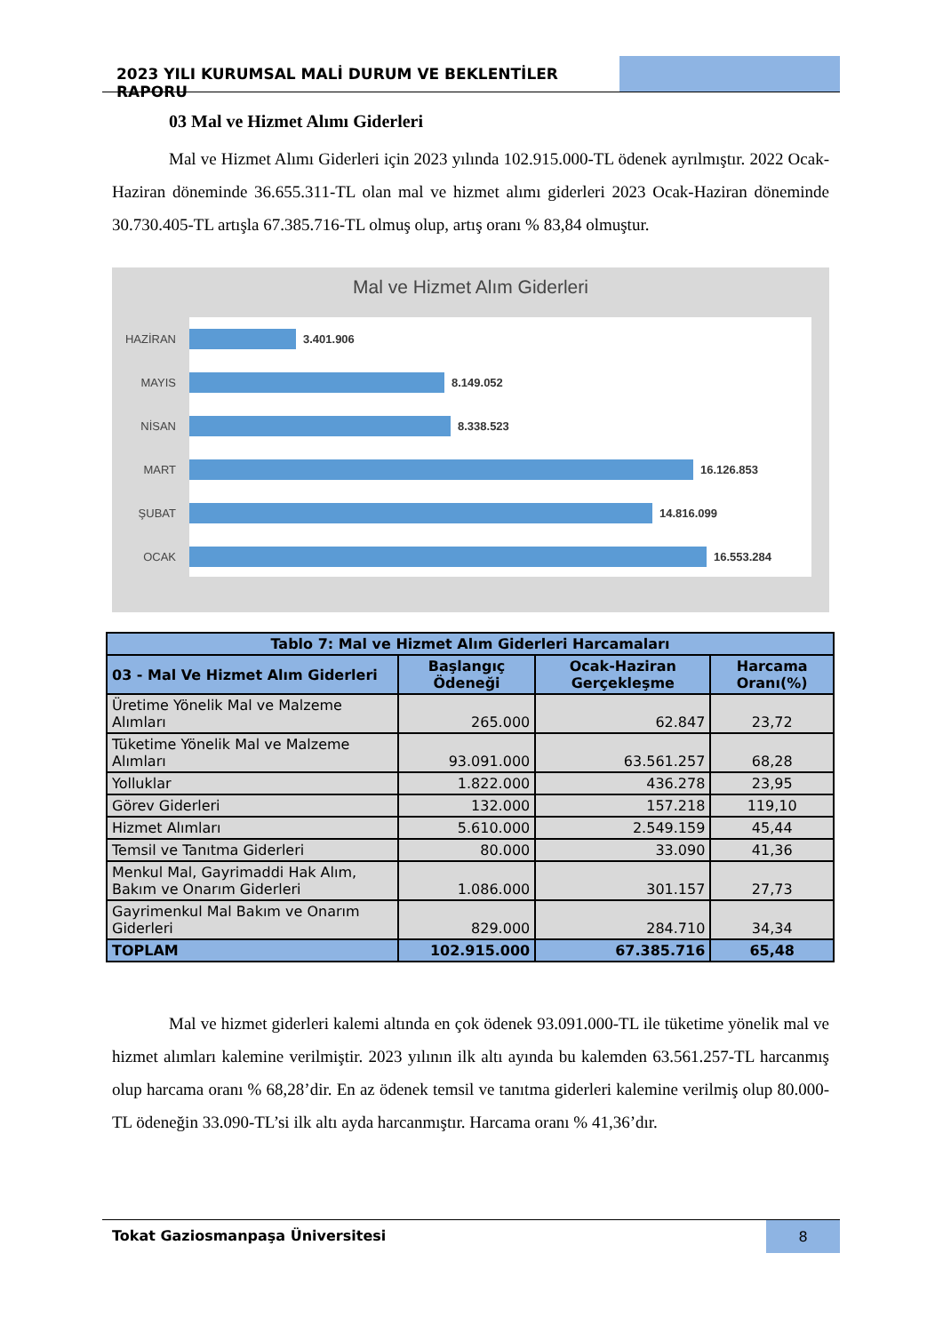2023 YILI KURUMSAL MALİ DURUM VE BEKLENTİLER RAPORU
03 Mal ve Hizmet Alımı Giderleri
Mal ve Hizmet Alımı Giderleri için 2023 yılında 102.915.000-TL ödenek ayrılmıştır. 2022 Ocak-Haziran döneminde 36.655.311-TL olan mal ve hizmet alımı giderleri 2023 Ocak-Haziran döneminde 30.730.405-TL artışla 67.385.716-TL olmuş olup, artış oranı % 83,84 olmuştur.
Mal ve Hizmet Alım Giderleri
HAZİRAN
3.401.906
MAYIS
8.149.052
NİSAN
8.338.523
MART
16.126.853
ŞUBAT
14.816.099
OCAK
16.553.284
| Tablo 7: Mal ve Hizmet Alım Giderleri Harcamaları | | | |
| --- | --- | --- | --- |
| 03 - Mal Ve Hizmet Alım Giderleri | Başlangıç Ödeneği | Ocak-Haziran Gerçekleşme | Harcama Oranı(%) |
| Üretime Yönelik Mal ve Malzeme Alımları | 265.000 | 62.847 | 23,72 |
| Tüketime Yönelik Mal ve Malzeme Alımları | 93.091.000 | 63.561.257 | 68,28 |
| Yolluklar | 1.822.000 | 436.278 | 23,95 |
| Görev Giderleri | 132.000 | 157.218 | 119,10 |
| Hizmet Alımları | 5.610.000 | 2.549.159 | 45,44 |
| Temsil ve Tanıtma Giderleri | 80.000 | 33.090 | 41,36 |
| Menkul Mal, Gayrimaddi Hak Alım, Bakım ve Onarım Giderleri | 1.086.000 | 301.157 | 27,73 |
| Gayrimenkul Mal Bakım ve Onarım Giderleri | 829.000 | 284.710 | 34,34 |
| TOPLAM | 102.915.000 | 67.385.716 | 65,48 |
Mal ve hizmet giderleri kalemi altında en çok ödenek 93.091.000-TL ile tüketime yönelik mal ve hizmet alımları kalemine verilmiştir. 2023 yılının ilk altı ayında bu kalemden 63.561.257-TL harcanmış olup harcama oranı % 68,28’dir. En az ödenek temsil ve tanıtma giderleri kalemine verilmiş olup 80.000-TL ödeneğin 33.090-TL’si ilk altı ayda harcanmıştır. Harcama oranı % 41,36’dır.
Tokat Gaziosmanpaşa Üniversitesi
8